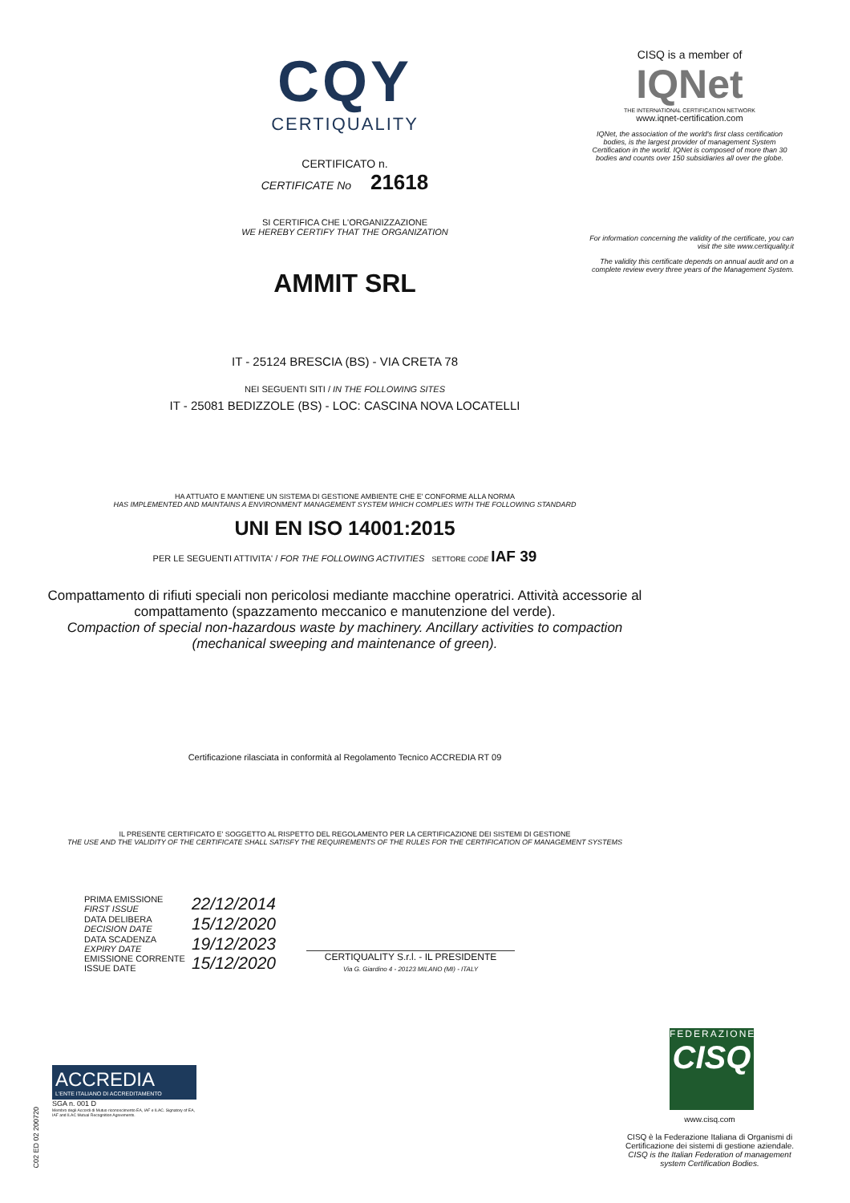CQY
CERTIQUALITY
CERTIFICATO n.
CERTIFICATE No 21618
SI CERTIFICA CHE L'ORGANIZZAZIONE
WE HEREBY CERTIFY THAT THE ORGANIZATION
AMMIT SRL
IT - 25124 BRESCIA (BS) - VIA CRETA 78
NEI SEGUENTI SITI / IN THE FOLLOWING SITES
IT - 25081 BEDIZZOLE (BS) - LOC: CASCINA NOVA LOCATELLI
HA ATTUATO E MANTIENE UN SISTEMA DI GESTIONE AMBIENTE CHE E' CONFORME ALLA NORMA
HAS IMPLEMENTED AND MAINTAINS A ENVIRONMENT MANAGEMENT SYSTEM WHICH COMPLIES WITH THE FOLLOWING STANDARD
UNI EN ISO 14001:2015
PER LE SEGUENTI ATTIVITA' / FOR THE FOLLOWING ACTIVITIES SETTORE CODE IAF 39
Compattamento di rifiuti speciali non pericolosi mediante macchine operatrici. Attività accessorie al compattamento (spazzamento meccanico e manutenzione del verde).
Compaction of special non-hazardous waste by machinery. Ancillary activities to compaction (mechanical sweeping and maintenance of green).
Certificazione rilasciata in conformità al Regolamento Tecnico ACCREDIA RT 09
IL PRESENTE CERTIFICATO E' SOGGETTO AL RISPETTO DEL REGOLAMENTO PER LA CERTIFICAZIONE DEI SISTEMI DI GESTIONE
THE USE AND THE VALIDITY OF THE CERTIFICATE SHALL SATISFY THE REQUIREMENTS OF THE RULES FOR THE CERTIFICATION OF MANAGEMENT SYSTEMS
| PRIMA EMISSIONE FIRST ISSUE | 22/12/2014 |
| DATA DELIBERA DECISION DATE | 15/12/2020 |
| DATA SCADENZA EXPIRY DATE | 19/12/2023 |
| EMISSIONE CORRENTE ISSUE DATE | 15/12/2020 |
CERTIQUALITY S.r.l. - IL PRESIDENTE
Via G. Giardino 4 - 20123 MILANO (MI) - ITALY
CISQ is a member of
IQNet
THE INTERNATIONAL CERTIFICATION NETWORK
www.iqnet-certification.com
IQNet, the association of the world's first class certification bodies, is the largest provider of management System Certification in the world. IQNet is composed of more than 30 bodies and counts over 150 subsidiaries all over the globe.
For information concerning the validity of the certificate, you can visit the site www.certiquality.it
The validity this certificate depends on annual audit and on a complete review every three years of the Management System.
FEDERAZIONE
CISQ
www.cisq.com
CISQ è la Federazione Italiana di Organismi di Certificazione dei sistemi di gestione aziendale.
CISQ is the Italian Federation of management system Certification Bodies.
ACCREDIA
L'ENTE ITALIANO DI ACCREDITAMENTO
SGA n. 001 D
Membro degli Accordi di Mutuo riconoscimento EA, IAF e ILAC. Signatory of EA, IAF and ILAC Mutual Recognition Agreements.
C02 ED 02 200720